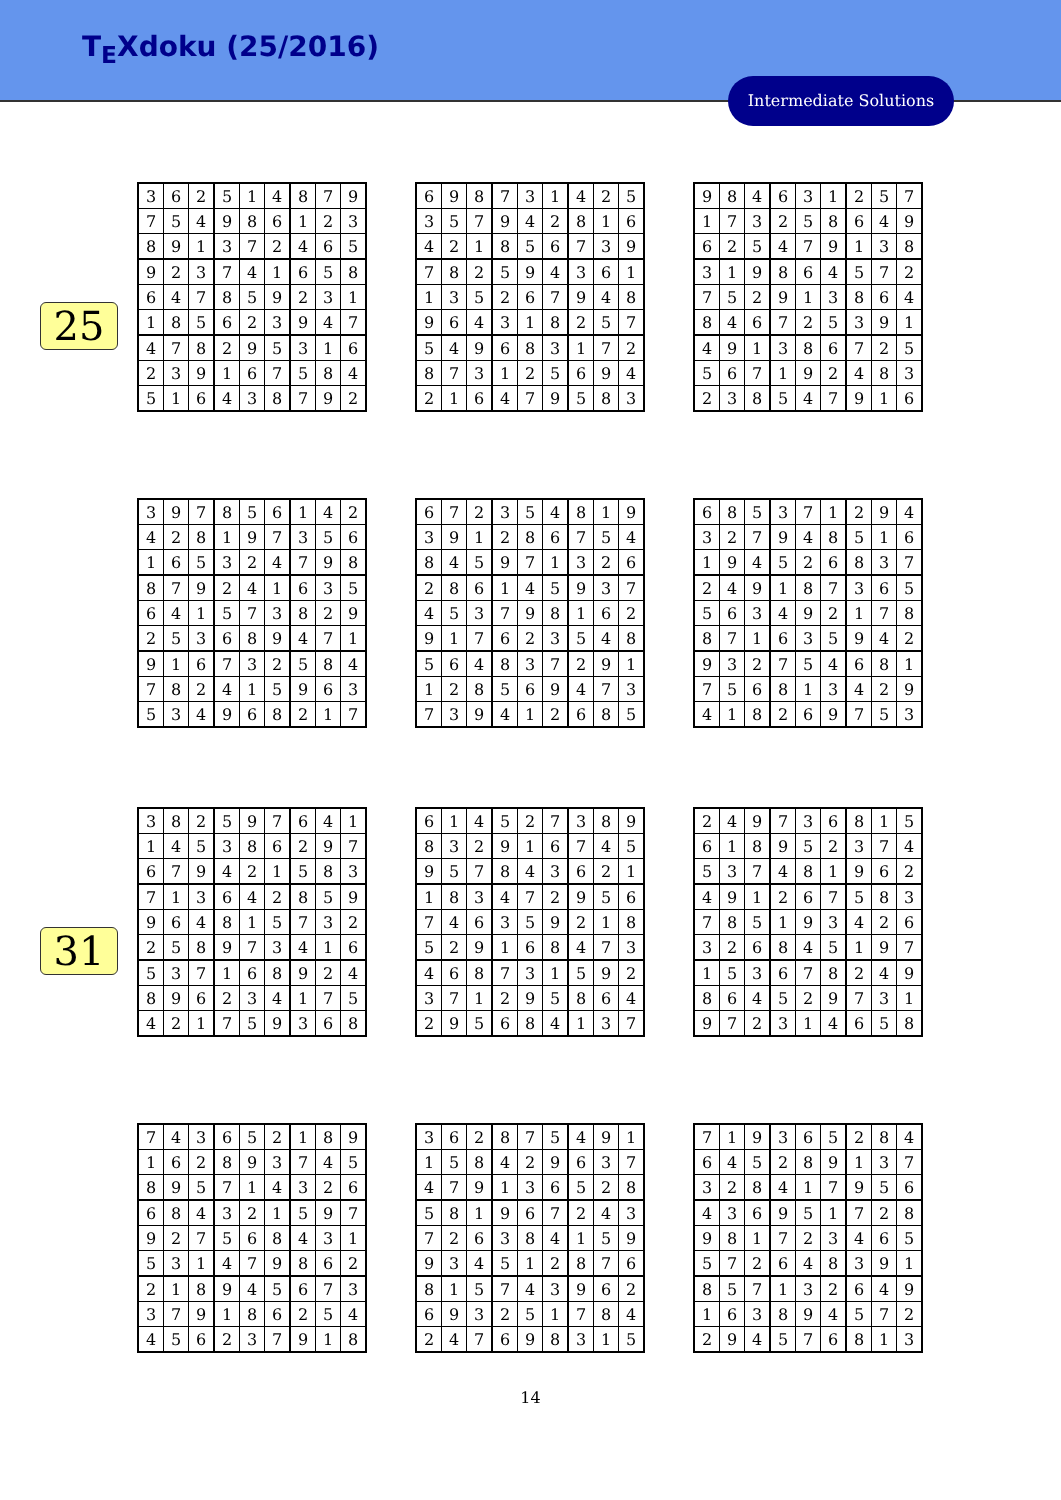T<sub>E</sub>Xdoku (25/2016)
Intermediate Solutions
25
| 3 | 6 | 2 | 5 | 1 | 4 | 8 | 7 | 9 |
| 7 | 5 | 4 | 9 | 8 | 6 | 1 | 2 | 3 |
| 8 | 9 | 1 | 3 | 7 | 2 | 4 | 6 | 5 |
| 9 | 2 | 3 | 7 | 4 | 1 | 6 | 5 | 8 |
| 6 | 4 | 7 | 8 | 5 | 9 | 2 | 3 | 1 |
| 1 | 8 | 5 | 6 | 2 | 3 | 9 | 4 | 7 |
| 4 | 7 | 8 | 2 | 9 | 5 | 3 | 1 | 6 |
| 2 | 3 | 9 | 1 | 6 | 7 | 5 | 8 | 4 |
| 5 | 1 | 6 | 4 | 3 | 8 | 7 | 9 | 2 |
| 6 | 9 | 8 | 7 | 3 | 1 | 4 | 2 | 5 |
| 3 | 5 | 7 | 9 | 4 | 2 | 8 | 1 | 6 |
| 4 | 2 | 1 | 8 | 5 | 6 | 7 | 3 | 9 |
| 7 | 8 | 2 | 5 | 9 | 4 | 3 | 6 | 1 |
| 1 | 3 | 5 | 2 | 6 | 7 | 9 | 4 | 8 |
| 9 | 6 | 4 | 3 | 1 | 8 | 2 | 5 | 7 |
| 5 | 4 | 9 | 6 | 8 | 3 | 1 | 7 | 2 |
| 8 | 7 | 3 | 1 | 2 | 5 | 6 | 9 | 4 |
| 2 | 1 | 6 | 4 | 7 | 9 | 5 | 8 | 3 |
| 9 | 8 | 4 | 6 | 3 | 1 | 2 | 5 | 7 |
| 1 | 7 | 3 | 2 | 5 | 8 | 6 | 4 | 9 |
| 6 | 2 | 5 | 4 | 7 | 9 | 1 | 3 | 8 |
| 3 | 1 | 9 | 8 | 6 | 4 | 5 | 7 | 2 |
| 7 | 5 | 2 | 9 | 1 | 3 | 8 | 6 | 4 |
| 8 | 4 | 6 | 7 | 2 | 5 | 3 | 9 | 1 |
| 4 | 9 | 1 | 3 | 8 | 6 | 7 | 2 | 5 |
| 5 | 6 | 7 | 1 | 9 | 2 | 4 | 8 | 3 |
| 2 | 3 | 8 | 5 | 4 | 7 | 9 | 1 | 6 |
| 3 | 9 | 7 | 8 | 5 | 6 | 1 | 4 | 2 |
| 4 | 2 | 8 | 1 | 9 | 7 | 3 | 5 | 6 |
| 1 | 6 | 5 | 3 | 2 | 4 | 7 | 9 | 8 |
| 8 | 7 | 9 | 2 | 4 | 1 | 6 | 3 | 5 |
| 6 | 4 | 1 | 5 | 7 | 3 | 8 | 2 | 9 |
| 2 | 5 | 3 | 6 | 8 | 9 | 4 | 7 | 1 |
| 9 | 1 | 6 | 7 | 3 | 2 | 5 | 8 | 4 |
| 7 | 8 | 2 | 4 | 1 | 5 | 9 | 6 | 3 |
| 5 | 3 | 4 | 9 | 6 | 8 | 2 | 1 | 7 |
| 6 | 7 | 2 | 3 | 5 | 4 | 8 | 1 | 9 |
| 3 | 9 | 1 | 2 | 8 | 6 | 7 | 5 | 4 |
| 8 | 4 | 5 | 9 | 7 | 1 | 3 | 2 | 6 |
| 2 | 8 | 6 | 1 | 4 | 5 | 9 | 3 | 7 |
| 4 | 5 | 3 | 7 | 9 | 8 | 1 | 6 | 2 |
| 9 | 1 | 7 | 6 | 2 | 3 | 5 | 4 | 8 |
| 5 | 6 | 4 | 8 | 3 | 7 | 2 | 9 | 1 |
| 1 | 2 | 8 | 5 | 6 | 9 | 4 | 7 | 3 |
| 7 | 3 | 9 | 4 | 1 | 2 | 6 | 8 | 5 |
| 6 | 8 | 5 | 3 | 7 | 1 | 2 | 9 | 4 |
| 3 | 2 | 7 | 9 | 4 | 8 | 5 | 1 | 6 |
| 1 | 9 | 4 | 5 | 2 | 6 | 8 | 3 | 7 |
| 2 | 4 | 9 | 1 | 8 | 7 | 3 | 6 | 5 |
| 5 | 6 | 3 | 4 | 9 | 2 | 1 | 7 | 8 |
| 8 | 7 | 1 | 6 | 3 | 5 | 9 | 4 | 2 |
| 9 | 3 | 2 | 7 | 5 | 4 | 6 | 8 | 1 |
| 7 | 5 | 6 | 8 | 1 | 3 | 4 | 2 | 9 |
| 4 | 1 | 8 | 2 | 6 | 9 | 7 | 5 | 3 |
31
| 3 | 8 | 2 | 5 | 9 | 7 | 6 | 4 | 1 |
| 1 | 4 | 5 | 3 | 8 | 6 | 2 | 9 | 7 |
| 6 | 7 | 9 | 4 | 2 | 1 | 5 | 8 | 3 |
| 7 | 1 | 3 | 6 | 4 | 2 | 8 | 5 | 9 |
| 9 | 6 | 4 | 8 | 1 | 5 | 7 | 3 | 2 |
| 2 | 5 | 8 | 9 | 7 | 3 | 4 | 1 | 6 |
| 5 | 3 | 7 | 1 | 6 | 8 | 9 | 2 | 4 |
| 8 | 9 | 6 | 2 | 3 | 4 | 1 | 7 | 5 |
| 4 | 2 | 1 | 7 | 5 | 9 | 3 | 6 | 8 |
| 6 | 1 | 4 | 5 | 2 | 7 | 3 | 8 | 9 |
| 8 | 3 | 2 | 9 | 1 | 6 | 7 | 4 | 5 |
| 9 | 5 | 7 | 8 | 4 | 3 | 6 | 2 | 1 |
| 1 | 8 | 3 | 4 | 7 | 2 | 9 | 5 | 6 |
| 7 | 4 | 6 | 3 | 5 | 9 | 2 | 1 | 8 |
| 5 | 2 | 9 | 1 | 6 | 8 | 4 | 7 | 3 |
| 4 | 6 | 8 | 7 | 3 | 1 | 5 | 9 | 2 |
| 3 | 7 | 1 | 2 | 9 | 5 | 8 | 6 | 4 |
| 2 | 9 | 5 | 6 | 8 | 4 | 1 | 3 | 7 |
| 2 | 4 | 9 | 7 | 3 | 6 | 8 | 1 | 5 |
| 6 | 1 | 8 | 9 | 5 | 2 | 3 | 7 | 4 |
| 5 | 3 | 7 | 4 | 8 | 1 | 9 | 6 | 2 |
| 4 | 9 | 1 | 2 | 6 | 7 | 5 | 8 | 3 |
| 7 | 8 | 5 | 1 | 9 | 3 | 4 | 2 | 6 |
| 3 | 2 | 6 | 8 | 4 | 5 | 1 | 9 | 7 |
| 1 | 5 | 3 | 6 | 7 | 8 | 2 | 4 | 9 |
| 8 | 6 | 4 | 5 | 2 | 9 | 7 | 3 | 1 |
| 9 | 7 | 2 | 3 | 1 | 4 | 6 | 5 | 8 |
| 7 | 4 | 3 | 6 | 5 | 2 | 1 | 8 | 9 |
| 1 | 6 | 2 | 8 | 9 | 3 | 7 | 4 | 5 |
| 8 | 9 | 5 | 7 | 1 | 4 | 3 | 2 | 6 |
| 6 | 8 | 4 | 3 | 2 | 1 | 5 | 9 | 7 |
| 9 | 2 | 7 | 5 | 6 | 8 | 4 | 3 | 1 |
| 5 | 3 | 1 | 4 | 7 | 9 | 8 | 6 | 2 |
| 2 | 1 | 8 | 9 | 4 | 5 | 6 | 7 | 3 |
| 3 | 7 | 9 | 1 | 8 | 6 | 2 | 5 | 4 |
| 4 | 5 | 6 | 2 | 3 | 7 | 9 | 1 | 8 |
| 3 | 6 | 2 | 8 | 7 | 5 | 4 | 9 | 1 |
| 1 | 5 | 8 | 4 | 2 | 9 | 6 | 3 | 7 |
| 4 | 7 | 9 | 1 | 3 | 6 | 5 | 2 | 8 |
| 5 | 8 | 1 | 9 | 6 | 7 | 2 | 4 | 3 |
| 7 | 2 | 6 | 3 | 8 | 4 | 1 | 5 | 9 |
| 9 | 3 | 4 | 5 | 1 | 2 | 8 | 7 | 6 |
| 8 | 1 | 5 | 7 | 4 | 3 | 9 | 6 | 2 |
| 6 | 9 | 3 | 2 | 5 | 1 | 7 | 8 | 4 |
| 2 | 4 | 7 | 6 | 9 | 8 | 3 | 1 | 5 |
| 7 | 1 | 9 | 3 | 6 | 5 | 2 | 8 | 4 |
| 6 | 4 | 5 | 2 | 8 | 9 | 1 | 3 | 7 |
| 3 | 2 | 8 | 4 | 1 | 7 | 9 | 5 | 6 |
| 4 | 3 | 6 | 9 | 5 | 1 | 7 | 2 | 8 |
| 9 | 8 | 1 | 7 | 2 | 3 | 4 | 6 | 5 |
| 5 | 7 | 2 | 6 | 4 | 8 | 3 | 9 | 1 |
| 8 | 5 | 7 | 1 | 3 | 2 | 6 | 4 | 9 |
| 1 | 6 | 3 | 8 | 9 | 4 | 5 | 7 | 2 |
| 2 | 9 | 4 | 5 | 7 | 6 | 8 | 1 | 3 |
14